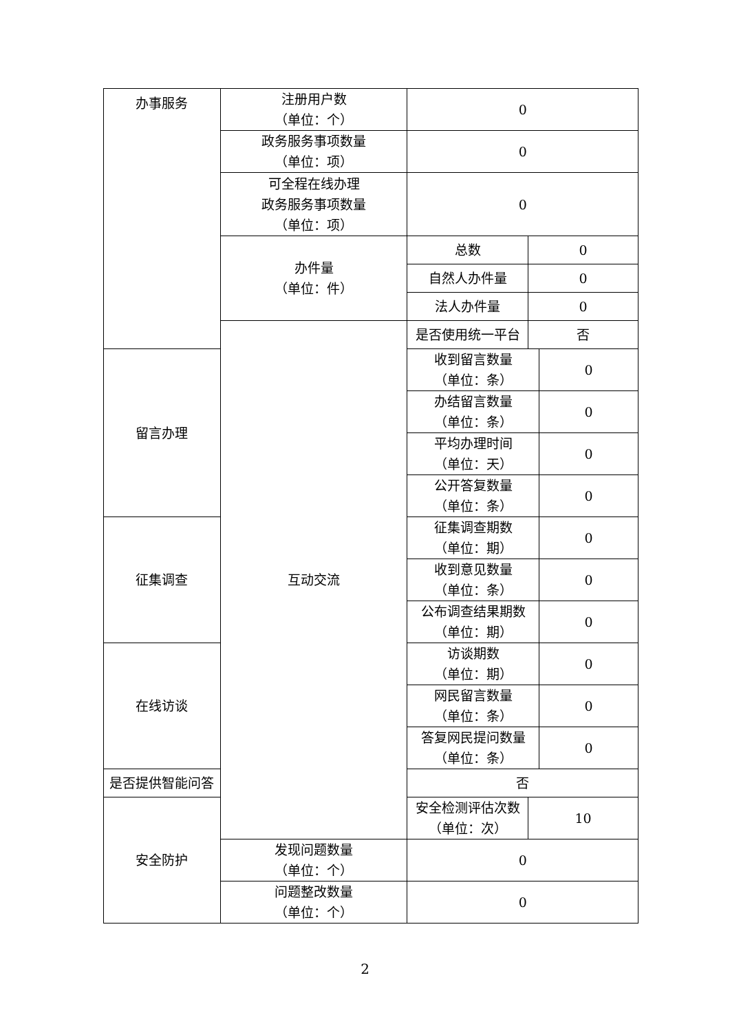| 办事服务 | 注册用户数 （单位：个） | 0 | | |
| | 政务服务事项数量 （单位：项） | 0 | | |
| | 可全程在线办理 政务服务事项数量 （单位：项） | 0 | | |
| | 办件量 （单位：件） | 总数 | 0 | |
| | | 自然人办件量 | 0 | |
| | | 法人办件量 | 0 | |
| | 互动交流 | 是否使用统一平台 | 否 | |
| 留言办理 | | 收到留言数量 （单位：条） | | 0 |
| | | 办结留言数量 （单位：条） | | 0 |
| | | 平均办理时间 （单位：天） | | 0 |
| | | 公开答复数量 （单位：条） | | 0 |
| 征集调查 | | 征集调查期数 （单位：期） | | 0 |
| | | 收到意见数量 （单位：条） | | 0 |
| | | 公布调查结果期数 （单位：期） | | 0 |
| 在线访谈 | | 访谈期数 （单位：期） | | 0 |
| | | 网民留言数量 （单位：条） | | 0 |
| | | 答复网民提问数量 （单位：条） | | 0 |
| 是否提供智能问答 | | 否 | | |
| 安全防护 | | 安全检测评估次数 （单位：次） | 10 | |
| | 发现问题数量 （单位：个） | 0 | | |
| | 问题整改数量 （单位：个） | 0 | | |
2